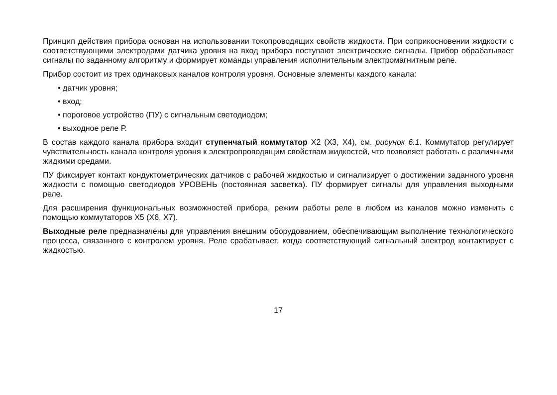Принцип действия прибора основан на использовании токопроводящих свойств жидкости. При соприкосновении жидкости с соответствующими электродами датчика уровня на вход прибора поступают электрические сигналы. Прибор обрабатывает сигналы по заданному алгоритму и формирует команды управления исполнительным электромагнитным реле.
Прибор состоит из трех одинаковых каналов контроля уровня. Основные элементы каждого канала:
• датчик уровня;
• вход;
• пороговое устройство (ПУ) с сигнальным светодиодом;
• выходное реле Р.
В состав каждого канала прибора входит ступенчатый коммутатор Х2 (Х3, Х4), см. рисунок 6.1. Коммутатор регулирует чувствительность канала контроля уровня к электропроводящим свойствам жидкостей, что позволяет работать с различными жидкими средами.
ПУ фиксирует контакт кондуктометрических датчиков с рабочей жидкостью и сигнализирует о достижении заданного уровня жидкости с помощью светодиодов УРОВЕНЬ (постоянная засветка). ПУ формирует сигналы для управления выходными реле.
Для расширения функциональных возможностей прибора, режим работы реле в любом из каналов можно изменить с помощью коммутаторов Х5 (Х6, Х7).
Выходные реле предназначены для управления внешним оборудованием, обеспечивающим выполнение технологического процесса, связанного с контролем уровня. Реле срабатывает, когда соответствующий сигнальный электрод контактирует с жидкостью.
17